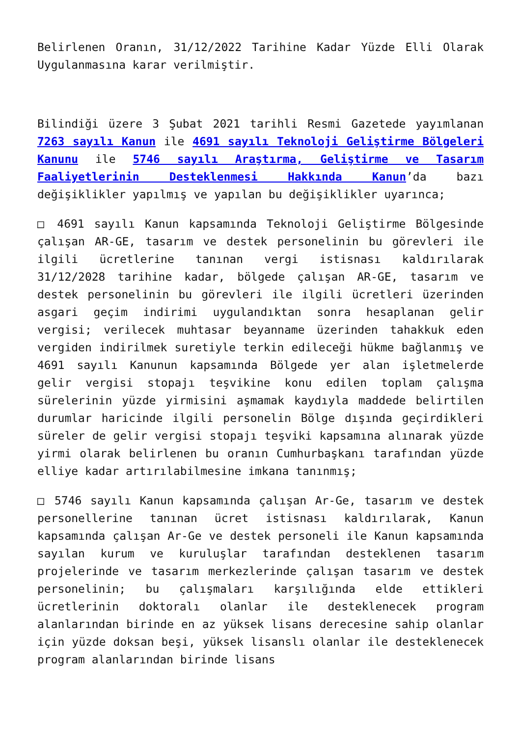Belirlenen Oranın, 31/12/2022 Tarihine Kadar Yüzde Elli Olarak Uygulanmasına karar verilmiştir.
Bilindiği üzere 3 Şubat 2021 tarihli Resmi Gazetede yayımlanan 7263 sayılı Kanun ile 4691 sayılı Teknoloji Geliştirme Bölgeleri Kanunu ile 5746 sayılı Araştırma, Geliştirme ve Tasarım Faaliyetlerinin Desteklenmesi Hakkında Kanun’da bazı değişiklikler yapılmış ve yapılan bu değişiklikler uyarınca;
□ 4691 sayılı Kanun kapsamında Teknoloji Geliştirme Bölgesinde çalışan AR-GE, tasarım ve destek personelinin bu görevleri ile ilgili ücretlerine tanınan vergi istisnası kaldırılarak 31/12/2028 tarihine kadar, bölgede çalışan AR-GE, tasarım ve destek personelinin bu görevleri ile ilgili ücretleri üzerinden asgari geçim indirimi uygulandıktan sonra hesaplanan gelir vergisi; verilecek muhtasar beyanname üzerinden tahakkuk eden vergiden indirilmek suretiyle terkin edileceği hükme bağlanmış ve 4691 sayılı Kanunun kapsamında Bölgede yer alan işletmelerde gelir vergisi stopajı teşvikine konu edilen toplam çalışma sürelerinin yüzde yirmisini aşmamak kaydıyla maddede belirtilen durumlar haricinde ilgili personelin Bölge dışında geçirdikleri süreler de gelir vergisi stopajı teşviki kapsamına alınarak yüzde yirmi olarak belirlenen bu oranın Cumhurbaşkanı tarafından yüzde elliye kadar artırılabilmesine imkana tanınmış;
□ 5746 sayılı Kanun kapsamında çalışan Ar-Ge, tasarım ve destek personellerine tanınan ücret istisnası kaldırılarak, Kanun kapsamında çalışan Ar-Ge ve destek personeli ile Kanun kapsamında sayılan kurum ve kuruluşlar tarafından desteklenen tasarım projelerinde ve tasarım merkezlerinde çalışan tasarım ve destek personelinin; bu çalışmaları karşılığında elde ettikleri ücretlerinin doktoralı olanlar ile desteklenecek program alanlarından birinde en az yüksek lisans derecesine sahip olanlar için yüzde doksan beşi, yüksek lisanslı olanlar ile desteklenecek program alanlarından birinde lisans